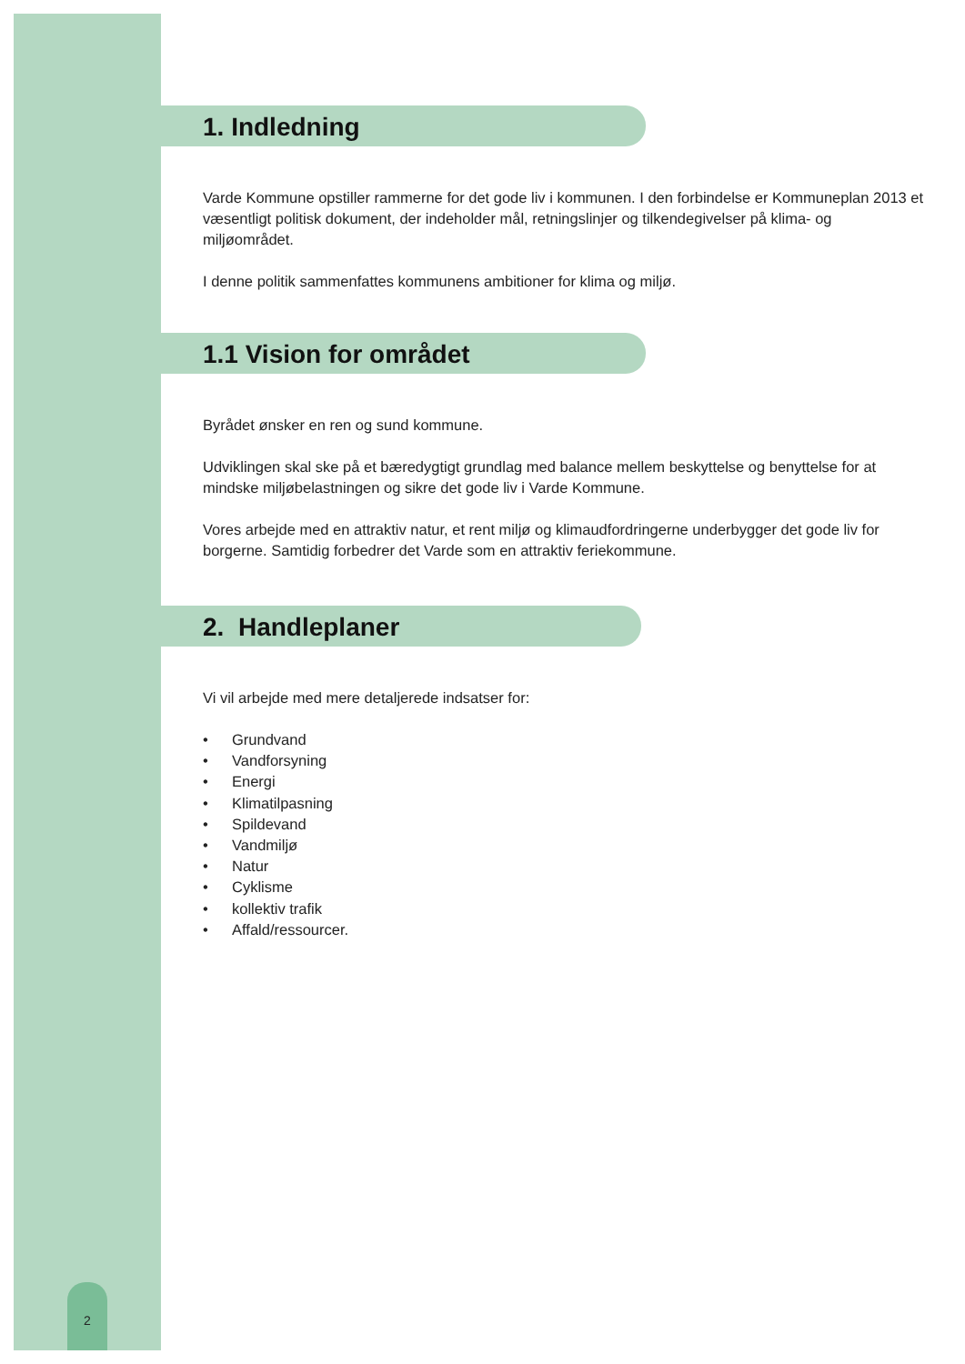2
1. Indledning
Varde Kommune opstiller rammerne for det gode liv i kommunen. I den forbindelse er Kommuneplan 2013 et væsentligt politisk dokument, der indeholder mål, retningslinjer og tilkendegivelser på klima- og miljøområdet.
I denne politik sammenfattes kommunens ambitioner for klima og miljø.
1.1 Vision for området
Byrådet ønsker en ren og sund kommune.
Udviklingen skal ske på et bæredygtigt grundlag med balance mellem beskyttelse og benyttelse for at mindske miljøbelastningen og sikre det gode liv i Varde Kommune.
Vores arbejde med en attraktiv natur, et rent miljø og klimaudfordringerne underbygger det gode liv for borgerne. Samtidig forbedrer det Varde som en attraktiv feriekommune.
2. Handleplaner
Vi vil arbejde med mere detaljerede indsatser for:
• Grundvand
• Vandforsyning
• Energi
• Klimatilpasning
• Spildevand
• Vandmiljø
• Natur
• Cyklisme
• kollektiv trafik
• Affald/ressourcer.